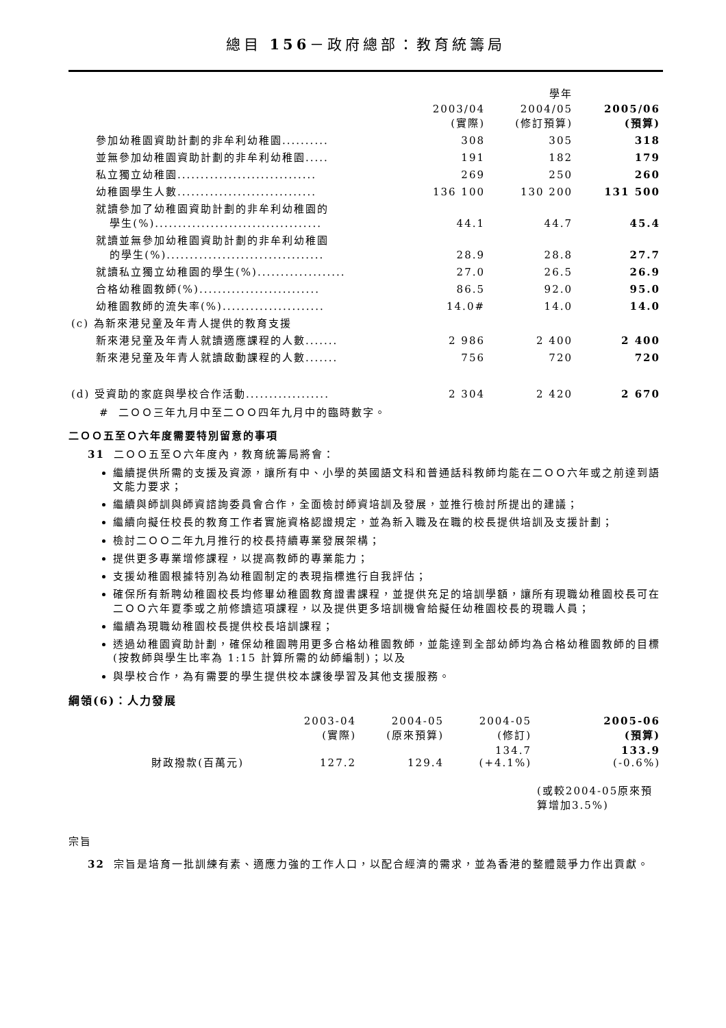總目 156－政府總部：教育統籌局
| | | 學年 | |
| --- | --- | --- | --- |
| | 2003/04 (實際) | 2004/05 (修訂預算) | 2005/06 (預算) |
| 參加幼稚園資助計劃的非牟利幼稚園.......... | 308 | 305 | 318 |
| 並無參加幼稚園資助計劃的非牟利幼稚園..... | 191 | 182 | 179 |
| 私立獨立幼稚園.............................. | 269 | 250 | 260 |
| 幼稚園學生人數.............................. | 136 100 | 130 200 | 131 500 |
| 就讀參加了幼稚園資助計劃的非牟利幼稚園的 學生(%).................................... | 44.1 | 44.7 | 45.4 |
| 就讀並無參加幼稚園資助計劃的非牟利幼稚園 的學生(%).................................. | 28.9 | 28.8 | 27.7 |
| 就讀私立獨立幼稚園的學生(%)................... | 27.0 | 26.5 | 26.9 |
| 合格幼稚園教師(%).......................... | 86.5 | 92.0 | 95.0 |
| 幼稚園教師的流失率(%)...................... | 14.0# | 14.0 | 14.0 |
| (c) 為新來港兒童及年青人提供的教育支援 | | | |
| 新來港兒童及年青人就讀適應課程的人數....... | 2 986 | 2 400 | 2 400 |
| 新來港兒童及年青人就讀啟動課程的人數....... | 756 | 720 | 720 |
| (d) 受資助的家庭與學校合作活動.................. | 2 304 | 2 420 | 2 670 |
# 二ＯＯ三年九月中至二ＯＯ四年九月中的臨時數字。
二ＯＯ五至Ｏ六年度需要特別留意的事項
31 二ＯＯ五至Ｏ六年度內，教育統籌局將會：
繼續提供所需的支援及資源，讓所有中、小學的英國語文科和普通話科教師均能在二ＯＯ六年或之前達到語文能力要求；
繼續與師訓與師資諮詢委員會合作，全面檢討師資培訓及發展，並推行檢討所提出的建議；
繼續向擬任校長的教育工作者實施資格認證規定，並為新入職及在職的校長提供培訓及支援計劃；
檢討二ＯＯ二年九月推行的校長持續專業發展架構；
提供更多專業增修課程，以提高教師的專業能力；
支援幼稚園根據特別為幼稚園制定的表現指標進行自我評估；
確保所有新聘幼稚園校長均修畢幼稚園教育證書課程，並提供充足的培訓學額，讓所有現職幼稚園校長可在二ＯＯ六年夏季或之前修讀這項課程，以及提供更多培訓機會給擬任幼稚園校長的現職人員；
繼續為現職幼稚園校長提供校長培訓課程；
透過幼稚園資助計劃，確保幼稚園聘用更多合格幼稚園教師，並能達到全部幼師均為合格幼稚園教師的目標(按教師與學生比率為 1:15 計算所需的幼師編制)；以及
與學校合作，為有需要的學生提供校本課後學習及其他支援服務。
綱領(6)：人力發展
| | 2003-04 (實際) | 2004-05 (原來預算) | 2004-05 (修訂) | 2005-06 (預算) |
| --- | --- | --- | --- | --- |
| 財政撥款(百萬元) | 127.2 | 129.4 | 134.7 (+4.1%) | 133.9 (-0.6%) |
| | | | | (或較2004-05原來預算增加3.5%) |
宗旨
32 宗旨是培育一批訓練有素、適應力強的工作人口，以配合經濟的需求，並為香港的整體競爭力作出貢獻。